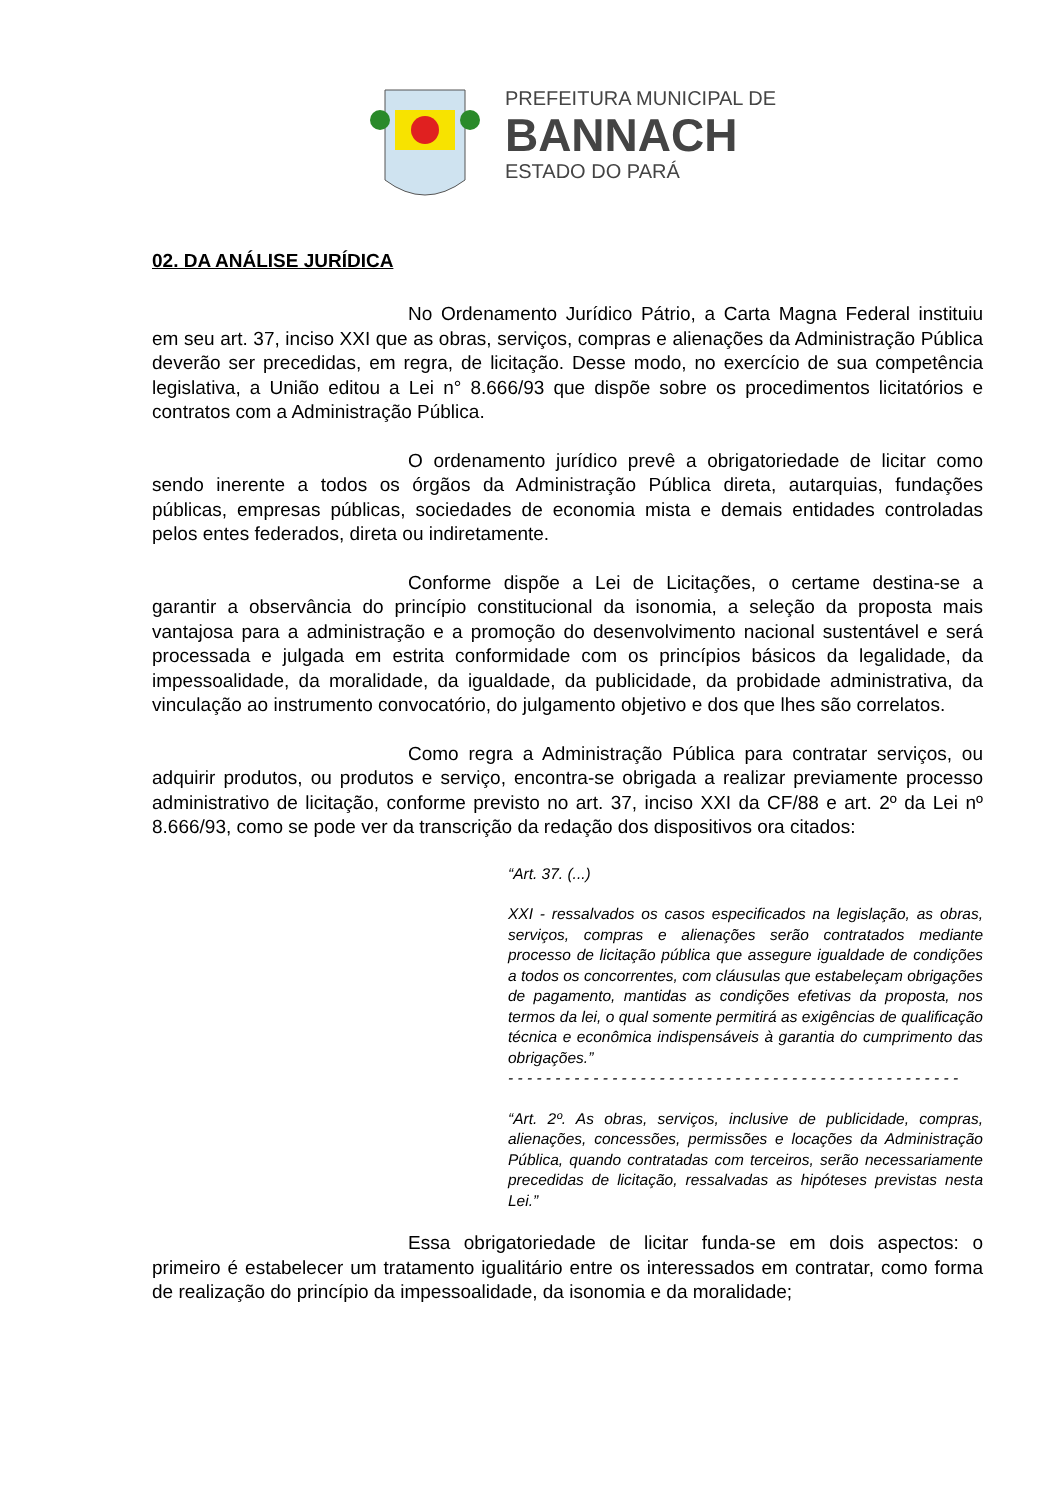PREFEITURA MUNICIPAL DE
BANNACH
ESTADO DO PARÁ
02. DA ANÁLISE JURÍDICA
No Ordenamento Jurídico Pátrio, a Carta Magna Federal instituiu em seu art. 37, inciso XXI que as obras, serviços, compras e alienações da Administração Pública deverão ser precedidas, em regra, de licitação. Desse modo, no exercício de sua competência legislativa, a União editou a Lei n° 8.666/93 que dispõe sobre os procedimentos licitatórios e contratos com a Administração Pública.
O ordenamento jurídico prevê a obrigatoriedade de licitar como sendo inerente a todos os órgãos da Administração Pública direta, autarquias, fundações públicas, empresas públicas, sociedades de economia mista e demais entidades controladas pelos entes federados, direta ou indiretamente.
Conforme dispõe a Lei de Licitações, o certame destina-se a garantir a observância do princípio constitucional da isonomia, a seleção da proposta mais vantajosa para a administração e a promoção do desenvolvimento nacional sustentável e será processada e julgada em estrita conformidade com os princípios básicos da legalidade, da impessoalidade, da moralidade, da igualdade, da publicidade, da probidade administrativa, da vinculação ao instrumento convocatório, do julgamento objetivo e dos que lhes são correlatos.
Como regra a Administração Pública para contratar serviços, ou adquirir produtos, ou produtos e serviço, encontra-se obrigada a realizar previamente processo administrativo de licitação, conforme previsto no art. 37, inciso XXI da CF/88 e art. 2º da Lei nº 8.666/93, como se pode ver da transcrição da redação dos dispositivos ora citados:
“Art. 37. (...)
XXI - ressalvados os casos especificados na legislação, as obras, serviços, compras e alienações serão contratados mediante processo de licitação pública que assegure igualdade de condições a todos os concorrentes, com cláusulas que estabeleçam obrigações de pagamento, mantidas as condições efetivas da proposta, nos termos da lei, o qual somente permitirá as exigências de qualificação técnica e econômica indispensáveis à garantia do cumprimento das obrigações.”
- - - - - - - - - - - - - - - - - - - - - - - - - - - - - - - - - - - - - - - - - - - - - - - -
“Art. 2º. As obras, serviços, inclusive de publicidade, compras, alienações, concessões, permissões e locações da Administração Pública, quando contratadas com terceiros, serão necessariamente precedidas de licitação, ressalvadas as hipóteses previstas nesta Lei.”
Essa obrigatoriedade de licitar funda-se em dois aspectos: o primeiro é estabelecer um tratamento igualitário entre os interessados em contratar, como forma de realização do princípio da impessoalidade, da isonomia e da moralidade;